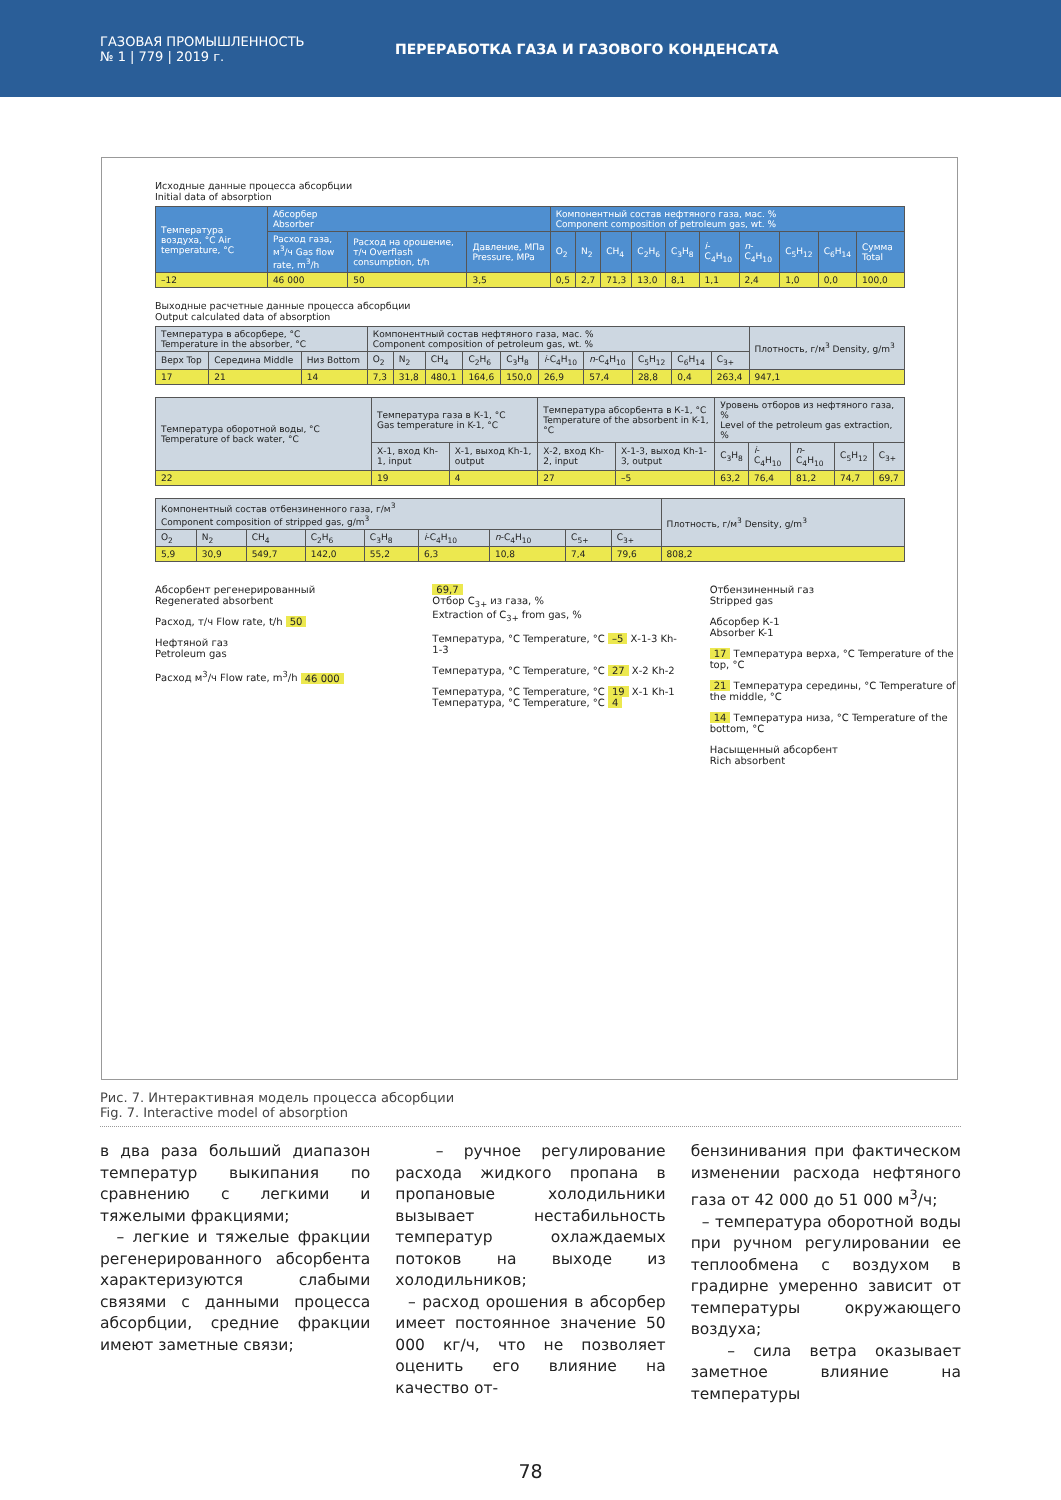ГАЗОВАЯ ПРОМЫШЛЕННОСТЬ
№ 1 | 779 | 2019 г.
ПЕРЕРАБОТКА ГАЗА И ГАЗОВОГО КОНДЕНСАТА
Исходные данные процесса абсорбции
Initial data of absorption
| Температура воздуха, °C Air temperature, °C | Абсорбер Absorber | | | Компонентный состав нефтяного газа, мас. % Component composition of petroleum gas, wt. % | | | | | | | | | |
| --- | --- | --- | --- | --- | --- | --- | --- | --- | --- | --- | --- | --- | --- |
| | Расход газа, м<sup>3</sup>/ч Gas flow rate, m<sup>3</sup>/h | Расход на орошение, т/ч Overflash consumption, t/h | Давление, МПа Pressure, MPa | O<sub>2</sub> | N<sub>2</sub> | CH<sub>4</sub> | C<sub>2</sub>H<sub>6</sub> | C<sub>3</sub>H<sub>8</sub> | i -C<sub>4</sub>H<sub>10</sub> | n -C<sub>4</sub>H<sub>10</sub> | C<sub>5</sub>H<sub>12</sub> | C<sub>6</sub>H<sub>14</sub> | Сумма Total |
| –12 | 46 000 | 50 | 3,5 | 0,5 | 2,7 | 71,3 | 13,0 | 8,1 | 1,1 | 2,4 | 1,0 | 0,0 | 100,0 |
Выходные расчетные данные процесса абсорбции
Output calculated data of absorption
| Температура в абсорбере, °C Temperature in the absorber, °C | | | Компонентный состав нефтяного газа, мас. % Component composition of petroleum gas, wt. % | | | | | | | | | | Плотность, г/м<sup>3</sup> Density, g/m<sup>3</sup> |
| --- | --- | --- | --- | --- | --- | --- | --- | --- | --- | --- | --- | --- | --- |
| Верх Top | Середина Middle | Низ Bottom | O<sub>2</sub> | N<sub>2</sub> | CH<sub>4</sub> | C<sub>2</sub>H<sub>6</sub> | C<sub>3</sub>H<sub>8</sub> | i -C<sub>4</sub>H<sub>10</sub> | n -C<sub>4</sub>H<sub>10</sub> | C<sub>5</sub>H<sub>12</sub> | C<sub>6</sub>H<sub>14</sub> | C<sub>3+</sub> | |
| 17 | 21 | 14 | 7,3 | 31,8 | 480,1 | 164,6 | 150,0 | 26,9 | 57,4 | 28,8 | 0,4 | 263,4 | 947,1 |
| Температура оборотной воды, °C Temperature of back water, °C | Температура газа в К-1, °C Gas temperature in K-1, °C | | Температура абсорбента в К-1, °C Temperature of the absorbent in K-1, °C | | Уровень отборов из нефтяного газа, % Level of the petroleum gas extraction, % | | | | |
| --- | --- | --- | --- | --- | --- | --- | --- | --- | --- |
| | Х-1, вход Kh-1, input | Х-1, выход Kh-1, output | Х-2, вход Kh-2, input | Х-1-3, выход Kh-1-3, output | C<sub>3</sub>H<sub>8</sub> | i -C<sub>4</sub>H<sub>10</sub> | n -C<sub>4</sub>H<sub>10</sub> | C<sub>5</sub>H<sub>12</sub> | C<sub>3+</sub> |
| 22 | 19 | 4 | 27 | –5 | 63,2 | 76,4 | 81,2 | 74,7 | 69,7 |
| Компонентный состав отбензиненного газа, г/м<sup>3</sup> Component composition of stripped gas, g/m<sup>3</sup> | | | | | | | | | Плотность, г/м<sup>3</sup> Density, g/m<sup>3</sup> |
| --- | --- | --- | --- | --- | --- | --- | --- | --- | --- |
| O<sub>2</sub> | N<sub>2</sub> | CH<sub>4</sub> | C<sub>2</sub>H<sub>6</sub> | C<sub>3</sub>H<sub>8</sub> | i -C<sub>4</sub>H<sub>10</sub> | n -C<sub>4</sub>H<sub>10</sub> | C<sub>5+</sub> | C<sub>3+</sub> | |
| 5,9 | 30,9 | 549,7 | 142,0 | 55,2 | 6,3 | 10,8 | 7,4 | 79,6 | 808,2 |
Абсорбент регенерированный
Regenerated absorbent
Расход, т/ч Flow rate, t/h 50
Нефтяной газ
Petroleum gas
Расход м<sup>3</sup>/ч Flow rate, m<sup>3</sup>/h 46 000
69,7
Отбор C<sub>3+</sub> из газа, %
Extraction of C<sub>3+</sub> from gas, %
Температура, °C Temperature, °C –5 Х-1-3 Kh-1-3
Температура, °C Temperature, °C 27 Х-2 Kh-2
Температура, °C Temperature, °C 19 Х-1 Kh-1 Температура, °C Temperature, °C 4
Отбензиненный газ
Stripped gas
Абсорбер К-1
Absorber K-1
17 Температура верха, °C Temperature of the top, °C
21 Температура середины, °C Temperature of the middle, °C
14 Температура низа, °C Temperature of the bottom, °C
Насыщенный абсорбент
Rich absorbent
Рис. 7. Интерактивная модель процесса абсорбции
Fig. 7. Interactive model of absorption
в два раза больший диапазон температур выкипания по сравнению с легкими и тяжелыми фракциями;
– легкие и тяжелые фракции регенерированного абсорбента характеризуются слабыми связями с данными процесса абсорбции, средние фракции имеют заметные связи;
– ручное регулирование расхода жидкого пропана в пропановые холодильники вызывает нестабильность температур охлаждаемых потоков на выходе из холодильников;
– расход орошения в абсорбер имеет постоянное значение 50 000 кг/ч, что не позволяет оценить его влияние на качество от-
бензинивания при фактическом изменении расхода нефтяного газа от 42 000 до 51 000 м<sup>3</sup>/ч;
– температура оборотной воды при ручном регулировании ее теплообмена с воздухом в градирне умеренно зависит от температуры окружающего воздуха;
– сила ветра оказывает заметное влияние на температуры
78